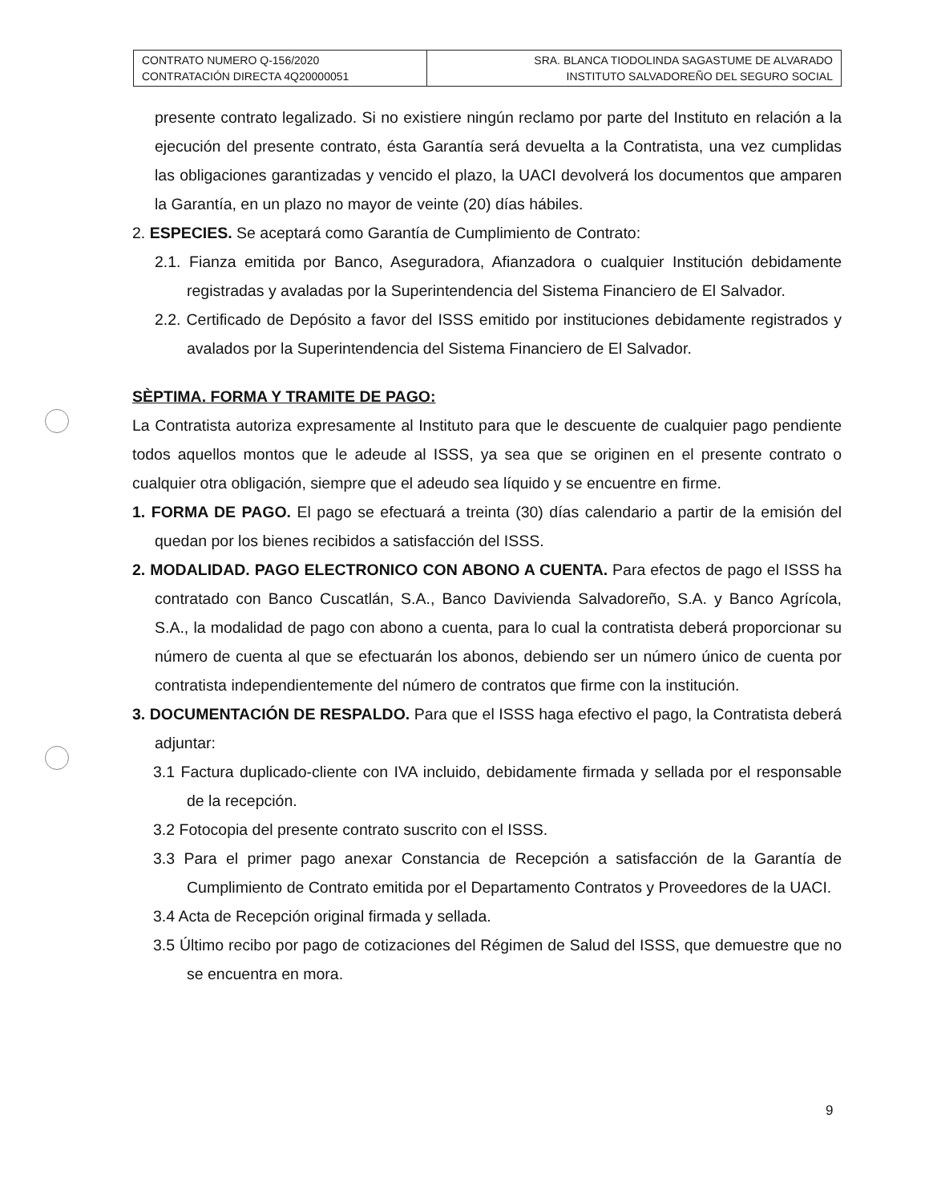| CONTRATO NUMERO Q-156/2020 CONTRATACIÓN DIRECTA 4Q20000051 | SRA. BLANCA TIODOLINDA SAGASTUME DE ALVARADO INSTITUTO SALVADOREÑO DEL SEGURO SOCIAL |
presente contrato legalizado. Si no existiere ningún reclamo por parte del Instituto en relación a la ejecución del presente contrato, ésta Garantía será devuelta a la Contratista, una vez cumplidas las obligaciones garantizadas y vencido el plazo, la UACI devolverá los documentos que amparen la Garantía, en un plazo no mayor de veinte (20) días hábiles.
2. ESPECIES. Se aceptará como Garantía de Cumplimiento de Contrato:
2.1. Fianza emitida por Banco, Aseguradora, Afianzadora o cualquier Institución debidamente registradas y avaladas por la Superintendencia del Sistema Financiero de El Salvador.
2.2. Certificado de Depósito a favor del ISSS emitido por instituciones debidamente registrados y avalados por la Superintendencia del Sistema Financiero de El Salvador.
SÈPTIMA. FORMA Y TRAMITE DE PAGO:
La Contratista autoriza expresamente al Instituto para que le descuente de cualquier pago pendiente todos aquellos montos que le adeude al ISSS, ya sea que se originen en el presente contrato o cualquier otra obligación, siempre que el adeudo sea líquido y se encuentre en firme.
1. FORMA DE PAGO. El pago se efectuará a treinta (30) días calendario a partir de la emisión del quedan por los bienes recibidos a satisfacción del ISSS.
2. MODALIDAD. PAGO ELECTRONICO CON ABONO A CUENTA. Para efectos de pago el ISSS ha contratado con Banco Cuscatlán, S.A., Banco Davivienda Salvadoreño, S.A. y Banco Agrícola, S.A., la modalidad de pago con abono a cuenta, para lo cual la contratista deberá proporcionar su número de cuenta al que se efectuarán los abonos, debiendo ser un número único de cuenta por contratista independientemente del número de contratos que firme con la institución.
3. DOCUMENTACIÓN DE RESPALDO. Para que el ISSS haga efectivo el pago, la Contratista deberá adjuntar:
3.1 Factura duplicado-cliente con IVA incluido, debidamente firmada y sellada por el responsable de la recepción.
3.2 Fotocopia del presente contrato suscrito con el ISSS.
3.3 Para el primer pago anexar Constancia de Recepción a satisfacción de la Garantía de Cumplimiento de Contrato emitida por el Departamento Contratos y Proveedores de la UACI.
3.4 Acta de Recepción original firmada y sellada.
3.5 Último recibo por pago de cotizaciones del Régimen de Salud del ISSS, que demuestre que no se encuentra en mora.
9